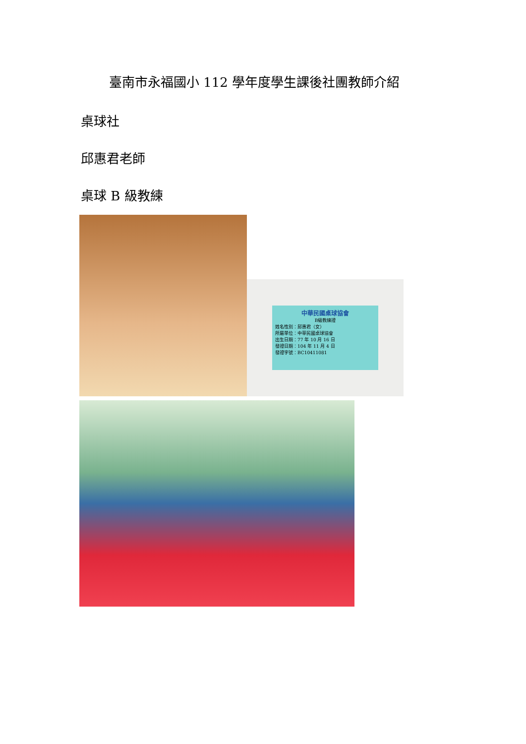臺南市永福國小 112 學年度學生課後社團教師介紹
桌球社
邱惠君老師
桌球 B 級教練
中華民國桌球協會
B級教練證
姓名性別：邱惠君（女）
所屬單位：中華民國桌球協會
出生日期：77 年 10 月 16 日
發證日期：104 年 11 月 4 日
發證字號：BC10411081